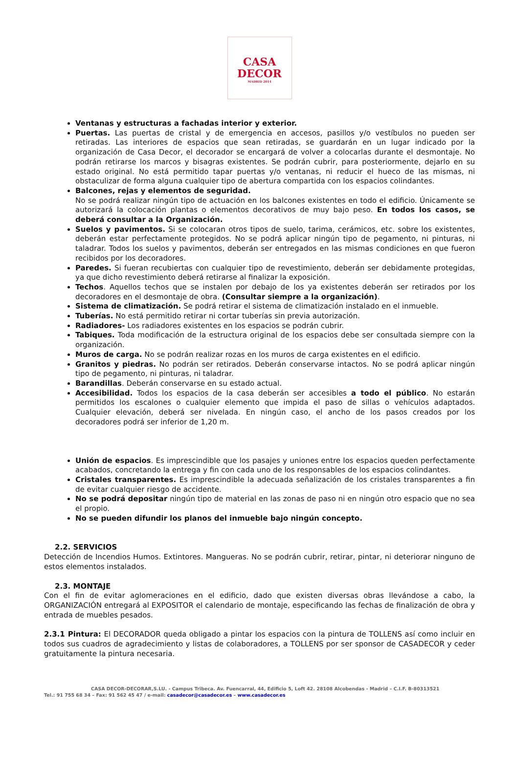CASA
DECOR
MADRID 2014
Ventanas y estructuras a fachadas interior y exterior.
Puertas. Las puertas de cristal y de emergencia en accesos, pasillos y/o vestíbulos no pueden ser retiradas. Las interiores de espacios que sean retiradas, se guardarán en un lugar indicado por la organización de Casa Decor, el decorador se encargará de volver a colocarlas durante el desmontaje. No podrán retirarse los marcos y bisagras existentes. Se podrán cubrir, para posteriormente, dejarlo en su estado original. No está permitido tapar puertas y/o ventanas, ni reducir el hueco de las mismas, ni obstaculizar de forma alguna cualquier tipo de abertura compartida con los espacios colindantes.
Balcones, rejas y elementos de seguridad.
No se podrá realizar ningún tipo de actuación en los balcones existentes en todo el edificio. Únicamente se autorizará la colocación plantas o elementos decorativos de muy bajo peso. En todos los casos, se deberá consultar a la Organización.
Suelos y pavimentos. Si se colocaran otros tipos de suelo, tarima, cerámicos, etc. sobre los existentes, deberán estar perfectamente protegidos. No se podrá aplicar ningún tipo de pegamento, ni pinturas, ni taladrar. Todos los suelos y pavimentos, deberán ser entregados en las mismas condiciones en que fueron recibidos por los decoradores.
Paredes. Si fueran recubiertas con cualquier tipo de revestimiento, deberán ser debidamente protegidas, ya que dicho revestimiento deberá retirarse al finalizar la exposición.
Techos. Aquellos techos que se instalen por debajo de los ya existentes deberán ser retirados por los decoradores en el desmontaje de obra. (Consultar siempre a la organización).
Sistema de climatización. Se podrá retirar el sistema de climatización instalado en el inmueble.
Tuberías. No está permitido retirar ni cortar tuberías sin previa autorización.
Radiadores- Los radiadores existentes en los espacios se podrán cubrir.
Tabiques. Toda modificación de la estructura original de los espacios debe ser consultada siempre con la organización.
Muros de carga. No se podrán realizar rozas en los muros de carga existentes en el edificio.
Granitos y piedras. No podrán ser retirados. Deberán conservarse intactos. No se podrá aplicar ningún tipo de pegamento, ni pinturas, ni taladrar.
Barandillas. Deberán conservarse en su estado actual.
Accesibilidad. Todos los espacios de la casa deberán ser accesibles a todo el público. No estarán permitidos los escalones o cualquier elemento que impida el paso de sillas o vehículos adaptados. Cualquier elevación, deberá ser nivelada. En ningún caso, el ancho de los pasos creados por los decoradores podrá ser inferior de 1,20 m.
Unión de espacios. Es imprescindible que los pasajes y uniones entre los espacios queden perfectamente acabados, concretando la entrega y fin con cada uno de los responsables de los espacios colindantes.
Cristales transparentes. Es imprescindible la adecuada señalización de los cristales transparentes a fin de evitar cualquier riesgo de accidente.
No se podrá depositar ningún tipo de material en las zonas de paso ni en ningún otro espacio que no sea el propio.
No se pueden difundir los planos del inmueble bajo ningún concepto.
2.2. SERVICIOS
Detección de Incendios Humos. Extintores. Mangueras. No se podrán cubrir, retirar, pintar, ni deteriorar ninguno de estos elementos instalados.
2.3. MONTAJE
Con el fin de evitar aglomeraciones en el edificio, dado que existen diversas obras llevándose a cabo, la ORGANIZACIÓN entregará al EXPOSITOR el calendario de montaje, especificando las fechas de finalización de obra y entrada de muebles pesados.
2.3.1 Pintura: El DECORADOR queda obligado a pintar los espacios con la pintura de TOLLENS así como incluir en todos sus cuadros de agradecimiento y listas de colaboradores, a TOLLENS por ser sponsor de CASADECOR y ceder gratuitamente la pintura necesaria.
CASA DECOR-DECORAR,S.LU. - Campus Tribeca. Av. Fuencarral, 44, Edificio 5, Loft 42. 28108 Alcobendas - Madrid – C.I.F. B-80313521
Tel.: 91 755 68 34 – Fax: 91 562 45 47 / e-mail: casadecor@casadecor.es – www.casadecor.es